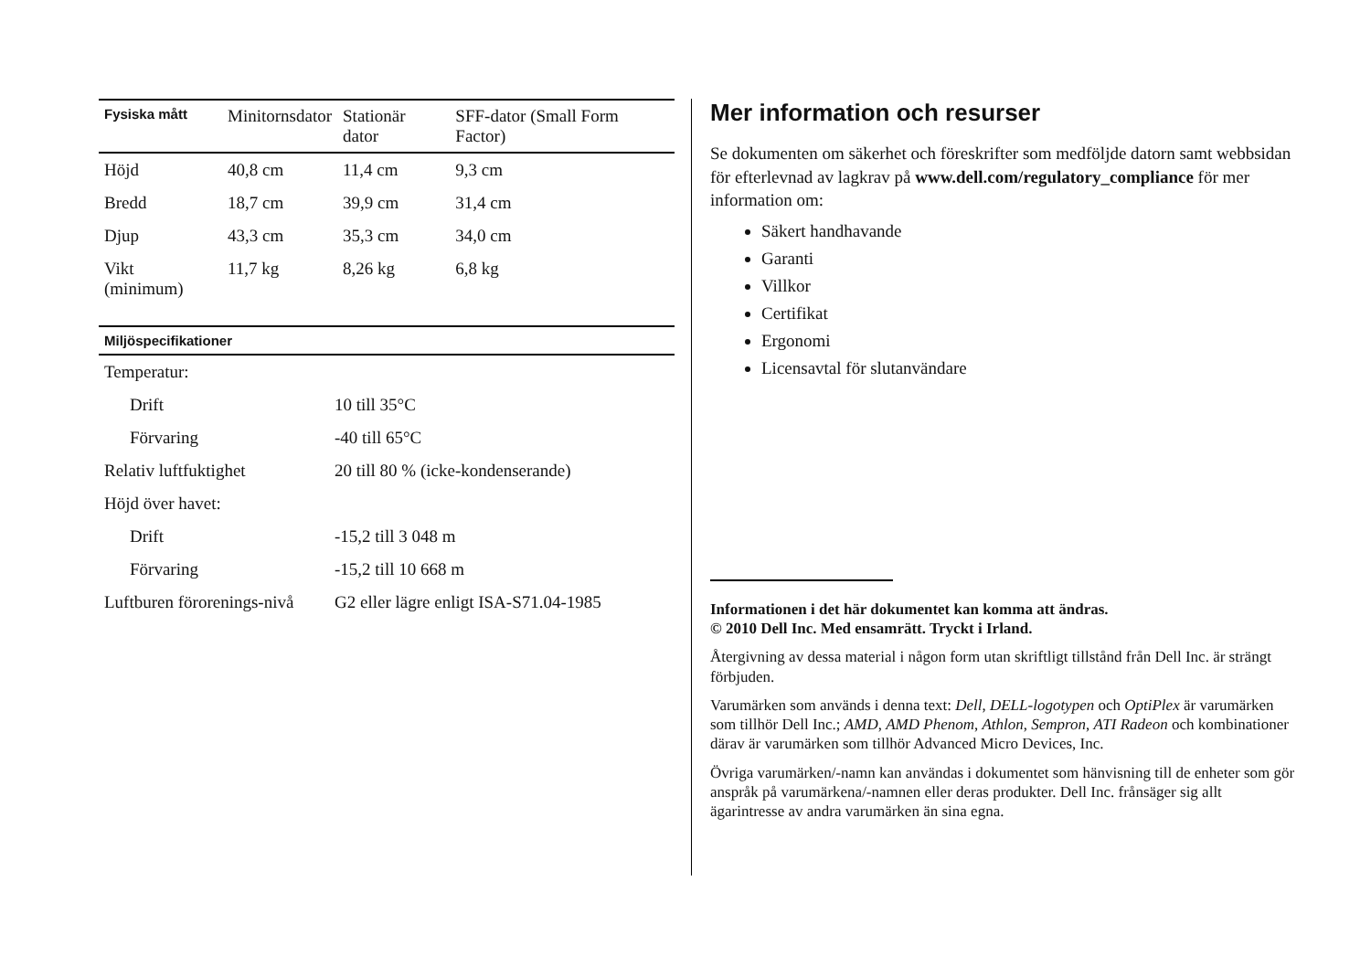| Fysiska mått | Minitornsdator | Stationär dator | SFF-dator (Small Form Factor) |
| --- | --- | --- | --- |
| Höjd | 40,8 cm | 11,4 cm | 9,3 cm |
| Bredd | 18,7 cm | 39,9 cm | 31,4 cm |
| Djup | 43,3 cm | 35,3 cm | 34,0 cm |
| Vikt (minimum) | 11,7 kg | 8,26 kg | 6,8 kg |
| Miljöspecifikationer | |
| --- | --- |
| Temperatur: | |
| Drift | 10 till 35°C |
| Förvaring | -40 till 65°C |
| Relativ luftfuktighet | 20 till 80 % (icke-kondenserande) |
| Höjd över havet: | |
| Drift | -15,2 till 3 048 m |
| Förvaring | -15,2 till 10 668 m |
| Luftburen förorenings-nivå | G2 eller lägre enligt ISA-S71.04-1985 |
Mer information och resurser
Se dokumenten om säkerhet och föreskrifter som medföljde datorn samt webbsidan för efterlevnad av lagkrav på www.dell.com/regulatory_compliance för mer information om:
Säkert handhavande
Garanti
Villkor
Certifikat
Ergonomi
Licensavtal för slutanvändare
Informationen i det här dokumentet kan komma att ändras.
© 2010 Dell Inc. Med ensamrätt. Tryckt i Irland.
Återgivning av dessa material i någon form utan skriftligt tillstånd från Dell Inc. är strängt förbjuden.
Varumärken som används i denna text: Dell, DELL-logotypen och OptiPlex är varumärken som tillhör Dell Inc.; AMD, AMD Phenom, Athlon, Sempron, ATI Radeon och kombinationer därav är varumärken som tillhör Advanced Micro Devices, Inc.
Övriga varumärken/-namn kan användas i dokumentet som hänvisning till de enheter som gör anspråk på varumärkena/-namnen eller deras produkter. Dell Inc. frånsäger sig allt ägarintresse av andra varumärken än sina egna.